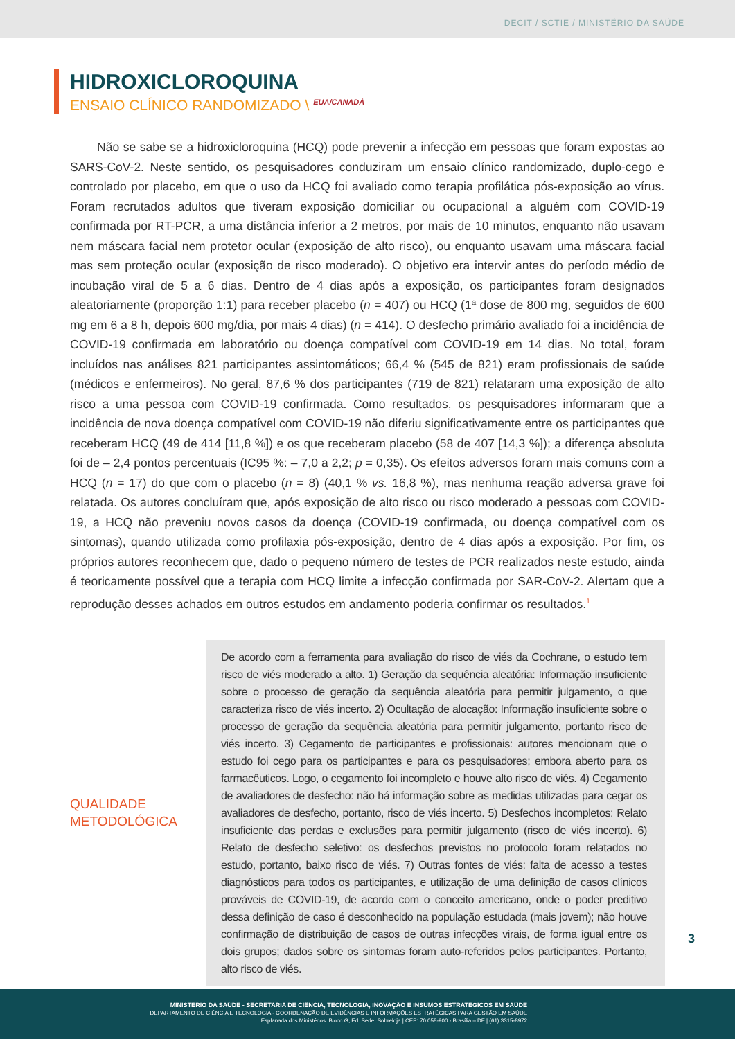DECIT / SCTIE / MINISTÉRIO DA SAÚDE
HIDROXICLOROQUINA
ENSAIO CLÍNICO RANDOMIZADO \ <sup>EUA/CANADÁ</sup>
Não se sabe se a hidroxicloroquina (HCQ) pode prevenir a infecção em pessoas que foram expostas ao SARS-CoV-2. Neste sentido, os pesquisadores conduziram um ensaio clínico randomizado, duplo-cego e controlado por placebo, em que o uso da HCQ foi avaliado como terapia profilática pós-exposição ao vírus. Foram recrutados adultos que tiveram exposição domiciliar ou ocupacional a alguém com COVID-19 confirmada por RT-PCR, a uma distância inferior a 2 metros, por mais de 10 minutos, enquanto não usavam nem máscara facial nem protetor ocular (exposição de alto risco), ou enquanto usavam uma máscara facial mas sem proteção ocular (exposição de risco moderado). O objetivo era intervir antes do período médio de incubação viral de 5 a 6 dias. Dentro de 4 dias após a exposição, os participantes foram designados aleatoriamente (proporção 1:1) para receber placebo (n = 407) ou HCQ (1ª dose de 800 mg, seguidos de 600 mg em 6 a 8 h, depois 600 mg/dia, por mais 4 dias) (n = 414). O desfecho primário avaliado foi a incidência de COVID-19 confirmada em laboratório ou doença compatível com COVID-19 em 14 dias. No total, foram incluídos nas análises 821 participantes assintomáticos; 66,4 % (545 de 821) eram profissionais de saúde (médicos e enfermeiros). No geral, 87,6 % dos participantes (719 de 821) relataram uma exposição de alto risco a uma pessoa com COVID-19 confirmada. Como resultados, os pesquisadores informaram que a incidência de nova doença compatível com COVID-19 não diferiu significativamente entre os participantes que receberam HCQ (49 de 414 [11,8 %]) e os que receberam placebo (58 de 407 [14,3 %]); a diferença absoluta foi de – 2,4 pontos percentuais (IC95 %: – 7,0 a 2,2; p = 0,35). Os efeitos adversos foram mais comuns com a HCQ (n = 17) do que com o placebo (n = 8) (40,1 % vs. 16,8 %), mas nenhuma reação adversa grave foi relatada. Os autores concluíram que, após exposição de alto risco ou risco moderado a pessoas com COVID-19, a HCQ não preveniu novos casos da doença (COVID-19 confirmada, ou doença compatível com os sintomas), quando utilizada como profilaxia pós-exposição, dentro de 4 dias após a exposição. Por fim, os próprios autores reconhecem que, dado o pequeno número de testes de PCR realizados neste estudo, ainda é teoricamente possível que a terapia com HCQ limite a infecção confirmada por SAR-CoV-2. Alertam que a reprodução desses achados em outros estudos em andamento poderia confirmar os resultados.<sup>1</sup>
QUALIDADE
METODOLÓGICA
De acordo com a ferramenta para avaliação do risco de viés da Cochrane, o estudo tem risco de viés moderado a alto. 1) Geração da sequência aleatória: Informação insuficiente sobre o processo de geração da sequência aleatória para permitir julgamento, o que caracteriza risco de viés incerto. 2) Ocultação de alocação: Informação insuficiente sobre o processo de geração da sequência aleatória para permitir julgamento, portanto risco de viés incerto. 3) Cegamento de participantes e profissionais: autores mencionam que o estudo foi cego para os participantes e para os pesquisadores; embora aberto para os farmacêuticos. Logo, o cegamento foi incompleto e houve alto risco de viés. 4) Cegamento de avaliadores de desfecho: não há informação sobre as medidas utilizadas para cegar os avaliadores de desfecho, portanto, risco de viés incerto. 5) Desfechos incompletos: Relato insuficiente das perdas e exclusões para permitir julgamento (risco de viés incerto). 6) Relato de desfecho seletivo: os desfechos previstos no protocolo foram relatados no estudo, portanto, baixo risco de viés. 7) Outras fontes de viés: falta de acesso a testes diagnósticos para todos os participantes, e utilização de uma definição de casos clínicos prováveis de COVID-19, de acordo com o conceito americano, onde o poder preditivo dessa definição de caso é desconhecido na população estudada (mais jovem); não houve confirmação de distribuição de casos de outras infecções virais, de forma igual entre os dois grupos; dados sobre os sintomas foram auto-referidos pelos participantes. Portanto, alto risco de viés.
3
MINISTÉRIO DA SAÚDE - SECRETARIA DE CIÊNCIA, TECNOLOGIA, INOVAÇÃO E INSUMOS ESTRATÉGICOS EM SAÚDE
DEPARTAMENTO DE CIÊNCIA E TECNOLOGIA - COORDENAÇÃO DE EVIDÊNCIAS E INFORMAÇÕES ESTRATÉGICAS PARA GESTÃO EM SAÚDE
Esplanada dos Ministérios. Bloco G, Ed. Sede, Sobreloja | CEP: 70.058-900 - Brasília – DF | (61) 3315-8972